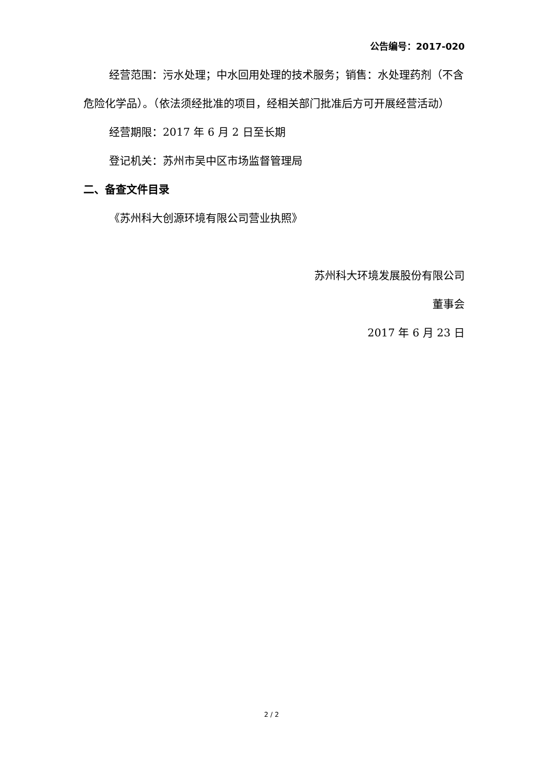公告编号：2017-020
经营范围：污水处理；中水回用处理的技术服务；销售：水处理药剂（不含危险化学品）。（依法须经批准的项目，经相关部门批准后方可开展经营活动）
经营期限：2017 年 6 月 2 日至长期
登记机关：苏州市吴中区市场监督管理局
二、备查文件目录
《苏州科大创源环境有限公司营业执照》
苏州科大环境发展股份有限公司
董事会
2017 年 6 月 23 日
2 / 2